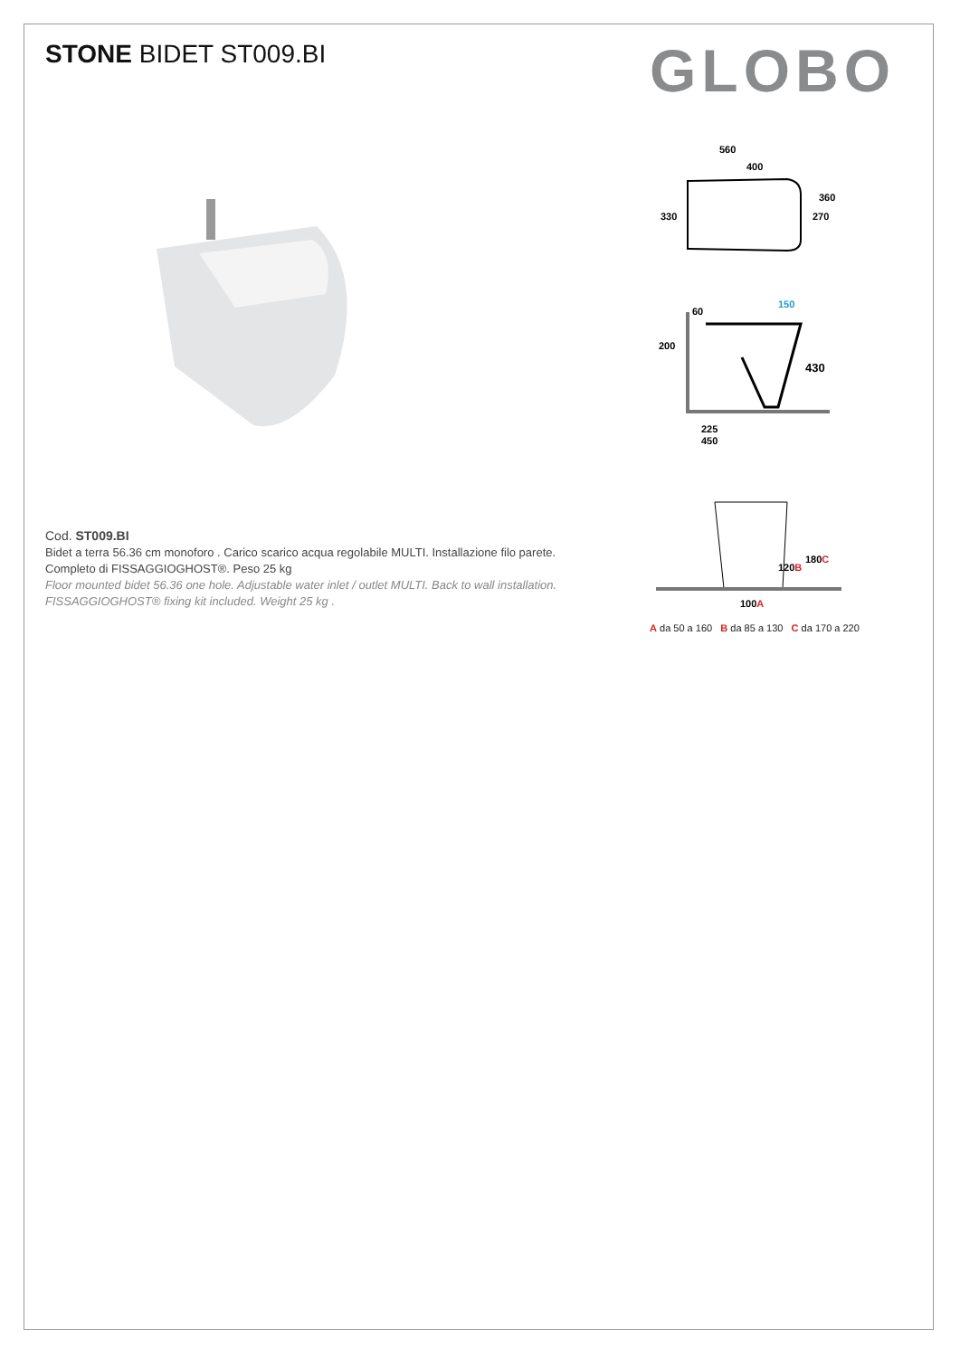STONE BIDET ST009.BI GLOBO
Cod. ST009.BI
Bidet a terra 56.36 cm monoforo . Carico scarico acqua regolabile MULTI. Installazione filo parete.
Completo di FISSAGGIOGHOST®. Peso 25 kg
Floor mounted bidet 56.36 one hole. Adjustable water inlet / outlet MULTI. Back to wall installation.
FISSAGGIOGHOST® fixing kit included. Weight 25 kg .
560
400
330
360
270
60
150
200
430
225
450
120B
180C
100A
A da 50 a 160 B da 85 a 130 C da 170 a 220